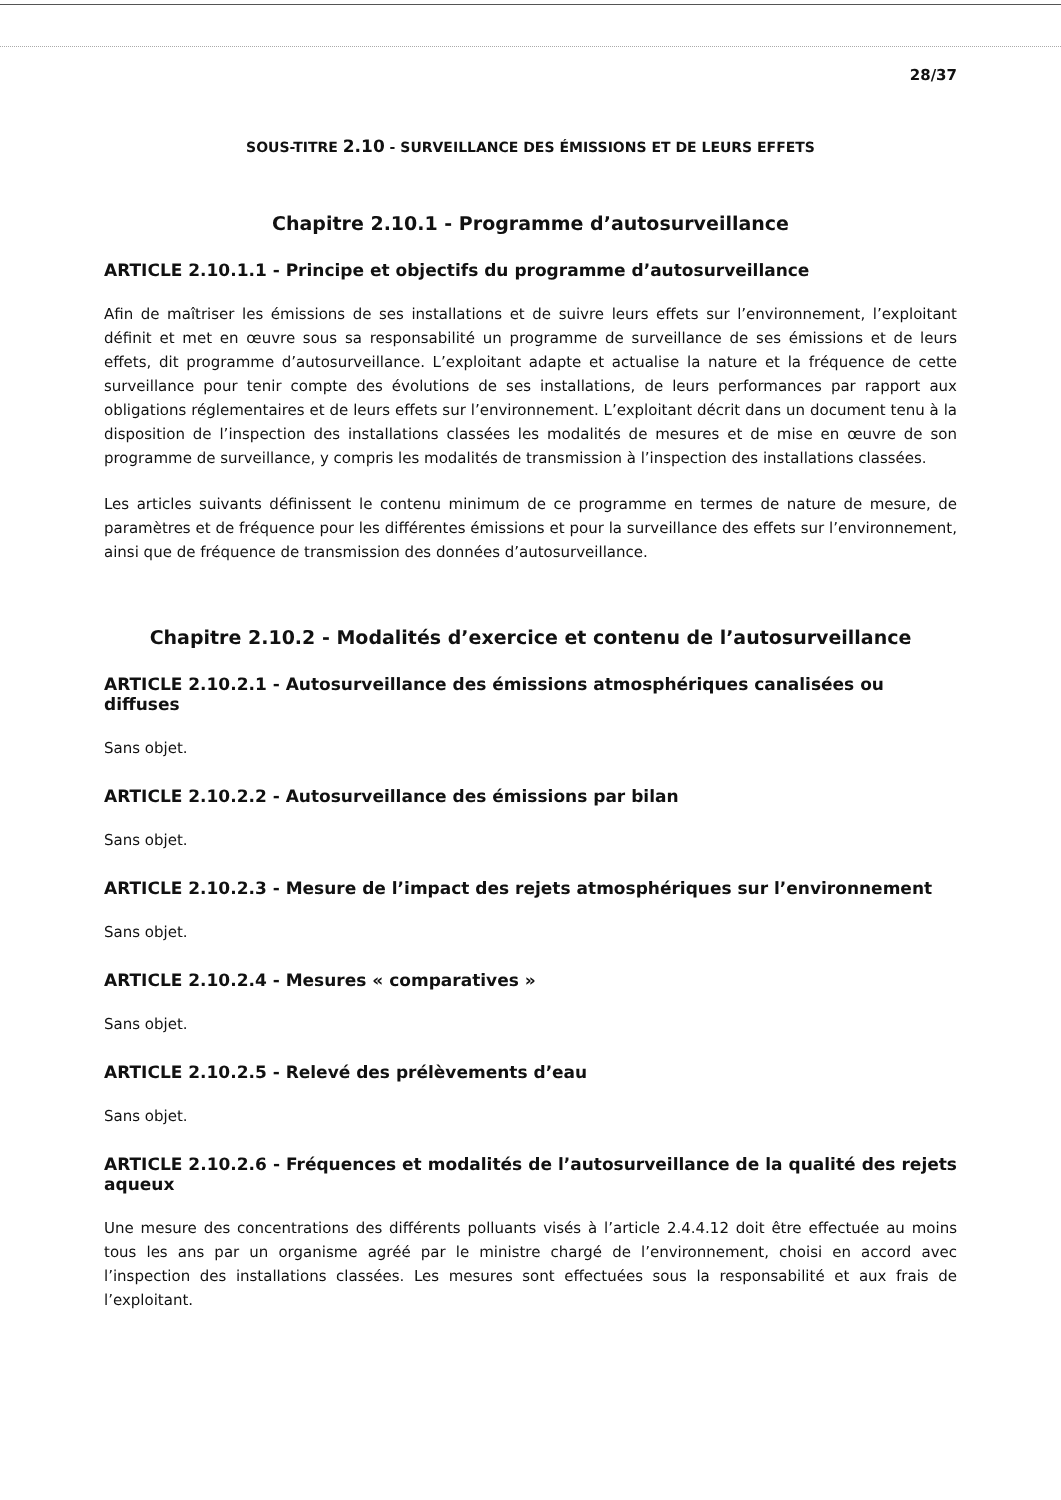28/37
SOUS-TITRE 2.10 - SURVEILLANCE DES ÉMISSIONS ET DE LEURS EFFETS
Chapitre 2.10.1 - Programme d’autosurveillance
ARTICLE 2.10.1.1 - Principe et objectifs du programme d’autosurveillance
Afin de maîtriser les émissions de ses installations et de suivre leurs effets sur l’environnement, l’exploitant définit et met en œuvre sous sa responsabilité un programme de surveillance de ses émissions et de leurs effets, dit programme d’autosurveillance. L’exploitant adapte et actualise la nature et la fréquence de cette surveillance pour tenir compte des évolutions de ses installations, de leurs performances par rapport aux obligations réglementaires et de leurs effets sur l’environnement. L’exploitant décrit dans un document tenu à la disposition de l’inspection des installations classées les modalités de mesures et de mise en œuvre de son programme de surveillance, y compris les modalités de transmission à l’inspection des installations classées.
Les articles suivants définissent le contenu minimum de ce programme en termes de nature de mesure, de paramètres et de fréquence pour les différentes émissions et pour la surveillance des effets sur l’environnement, ainsi que de fréquence de transmission des données d’autosurveillance.
Chapitre 2.10.2 - Modalités d’exercice et contenu de l’autosurveillance
ARTICLE 2.10.2.1 - Autosurveillance des émissions atmosphériques canalisées ou diffuses
Sans objet.
ARTICLE 2.10.2.2 - Autosurveillance des émissions par bilan
Sans objet.
ARTICLE 2.10.2.3 - Mesure de l’impact des rejets atmosphériques sur l’environnement
Sans objet.
ARTICLE 2.10.2.4 - Mesures « comparatives »
Sans objet.
ARTICLE 2.10.2.5 - Relevé des prélèvements d’eau
Sans objet.
ARTICLE 2.10.2.6 - Fréquences et modalités de l’autosurveillance de la qualité des rejets aqueux
Une mesure des concentrations des différents polluants visés à l’article 2.4.4.12 doit être effectuée au moins tous les ans par un organisme agréé par le ministre chargé de l’environnement, choisi en accord avec l’inspection des installations classées. Les mesures sont effectuées sous la responsabilité et aux frais de l’exploitant.